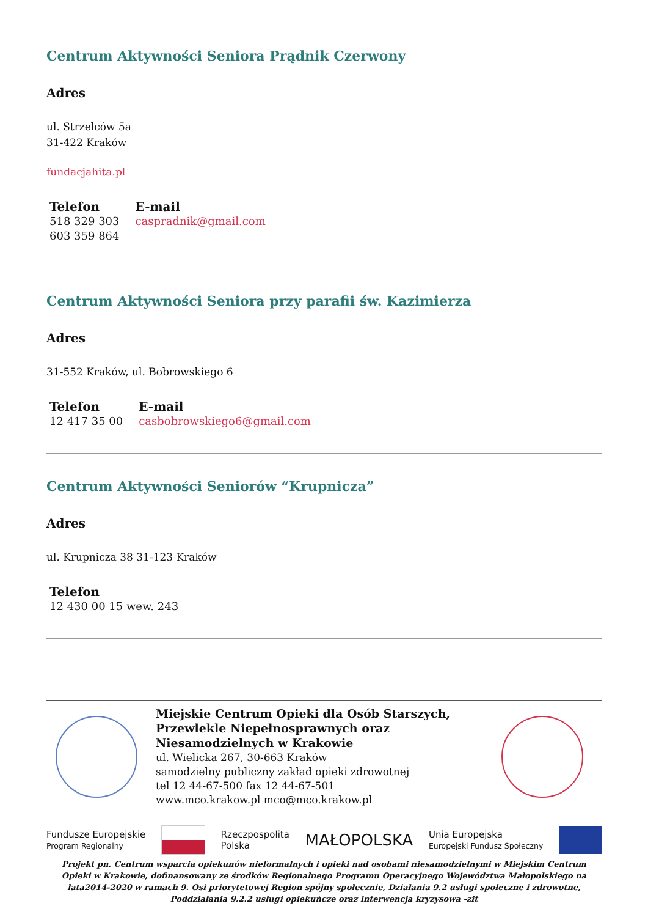Centrum Aktywności Seniora Prądnik Czerwony
Adres
ul. Strzelców 5a
31-422 Kraków
fundacjahita.pl
Telefon
518 329 303
603 359 864
E-mail
caspradnik@gmail.com
Centrum Aktywności Seniora przy parafii św. Kazimierza
Adres
31-552 Kraków, ul. Bobrowskiego 6
Telefon
12 417 35 00
E-mail
casbobrowskiego6@gmail.com
Centrum Aktywności Seniorów “Krupnicza”
Adres
ul. Krupnicza 38 31-123 Kraków
Telefon
12 430 00 15 wew. 243
Miejskie Centrum Opieki dla Osób Starszych, Przewlekle Niepełnosprawnych oraz Niesamodzielnych w Krakowie
ul. Wielicka 267, 30-663 Kraków
samodzielny publiczny zakład opieki zdrowotnej
tel 12 44-67-500 fax 12 44-67-501
www.mco.krakow.pl mco@mco.krakow.pl
Fundusze Europejskie
Program Regionalny Rzeczpospolita
Polska MAŁOPOLSKA Unia Europejska
Europejski Fundusz Społeczny
Projekt pn. Centrum wsparcia opiekunów nieformalnych i opieki nad osobami niesamodzielnymi w Miejskim Centrum Opieki w Krakowie, dofinansowany ze środków Regionalnego Programu Operacyjnego Województwa Małopolskiego na lata2014-2020 w ramach 9. Osi priorytetowej Region spójny społecznie, Działania 9.2 usługi społeczne i zdrowotne, Poddziałania 9.2.2 usługi opiekuńcze oraz interwencja kryzysowa -zit